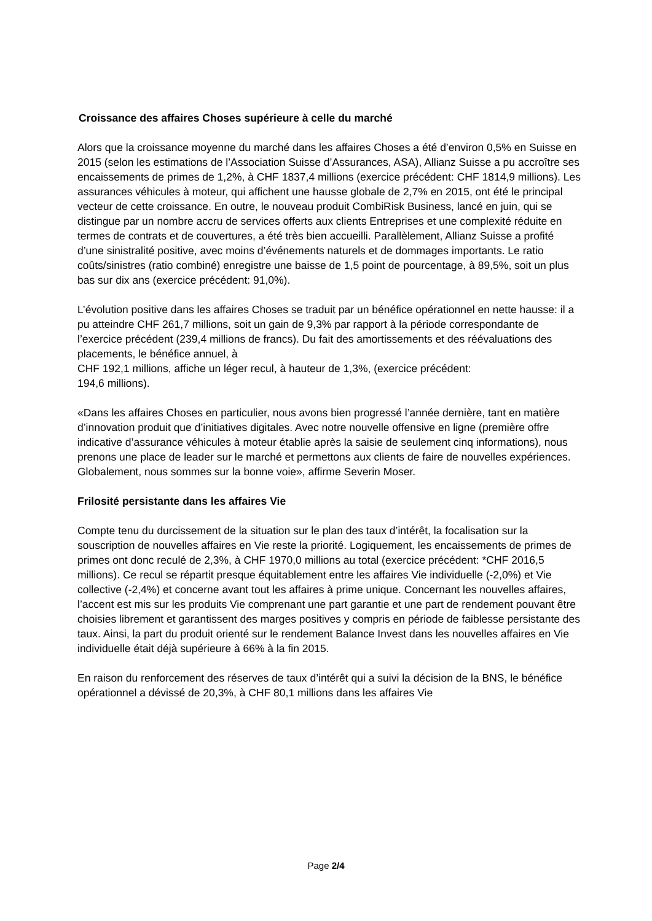Croissance des affaires Choses supérieure à celle du marché
Alors que la croissance moyenne du marché dans les affaires Choses a été d’environ 0,5% en Suisse en 2015 (selon les estimations de l’Association Suisse d’Assurances, ASA), Allianz Suisse a pu accroître ses encaissements de primes de 1,2%, à CHF 1837,4 millions (exercice précédent: CHF 1814,9 millions). Les assurances véhicules à moteur, qui affichent une hausse globale de 2,7% en 2015, ont été le principal vecteur de cette croissance. En outre, le nouveau produit CombiRisk Business, lancé en juin, qui se distingue par un nombre accru de services offerts aux clients Entreprises et une complexité réduite en termes de contrats et de couvertures, a été très bien accueilli. Parallèlement, Allianz Suisse a profité d’une sinistralité positive, avec moins d’événements naturels et de dommages importants. Le ratio coûts/sinistres (ratio combiné) enregistre une baisse de 1,5 point de pourcentage, à 89,5%, soit un plus bas sur dix ans (exercice précédent: 91,0%).
L’évolution positive dans les affaires Choses se traduit par un bénéfice opérationnel en nette hausse: il a pu atteindre CHF 261,7 millions, soit un gain de 9,3% par rapport à la période correspondante de l’exercice précédent (239,4 millions de francs). Du fait des amortissements et des réévaluations des placements, le bénéfice annuel, à
CHF 192,1 millions, affiche un léger recul, à hauteur de 1,3%, (exercice précédent:
194,6 millions).
«Dans les affaires Choses en particulier, nous avons bien progressé l’année dernière, tant en matière d’innovation produit que d’initiatives digitales. Avec notre nouvelle offensive en ligne (première offre indicative d’assurance véhicules à moteur établie après la saisie de seulement cinq informations), nous prenons une place de leader sur le marché et permettons aux clients de faire de nouvelles expériences. Globalement, nous sommes sur la bonne voie», affirme Severin Moser.
Frilosité persistante dans les affaires Vie
Compte tenu du durcissement de la situation sur le plan des taux d’intérêt, la focalisation sur la souscription de nouvelles affaires en Vie reste la priorité. Logiquement, les encaissements de primes de primes ont donc reculé de 2,3%, à CHF 1970,0 millions au total (exercice précédent: *CHF 2016,5 millions). Ce recul se répartit presque équitablement entre les affaires Vie individuelle (-2,0%) et Vie collective (-2,4%) et concerne avant tout les affaires à prime unique. Concernant les nouvelles affaires, l’accent est mis sur les produits Vie comprenant une part garantie et une part de rendement pouvant être choisies librement et garantissent des marges positives y compris en période de faiblesse persistante des taux. Ainsi, la part du produit orienté sur le rendement Balance Invest dans les nouvelles affaires en Vie individuelle était déjà supérieure à 66% à la fin 2015.
En raison du renforcement des réserves de taux d’intérêt qui a suivi la décision de la BNS, le bénéfice opérationnel a dévissé de 20,3%, à CHF 80,1 millions dans les affaires Vie
Page 2/4